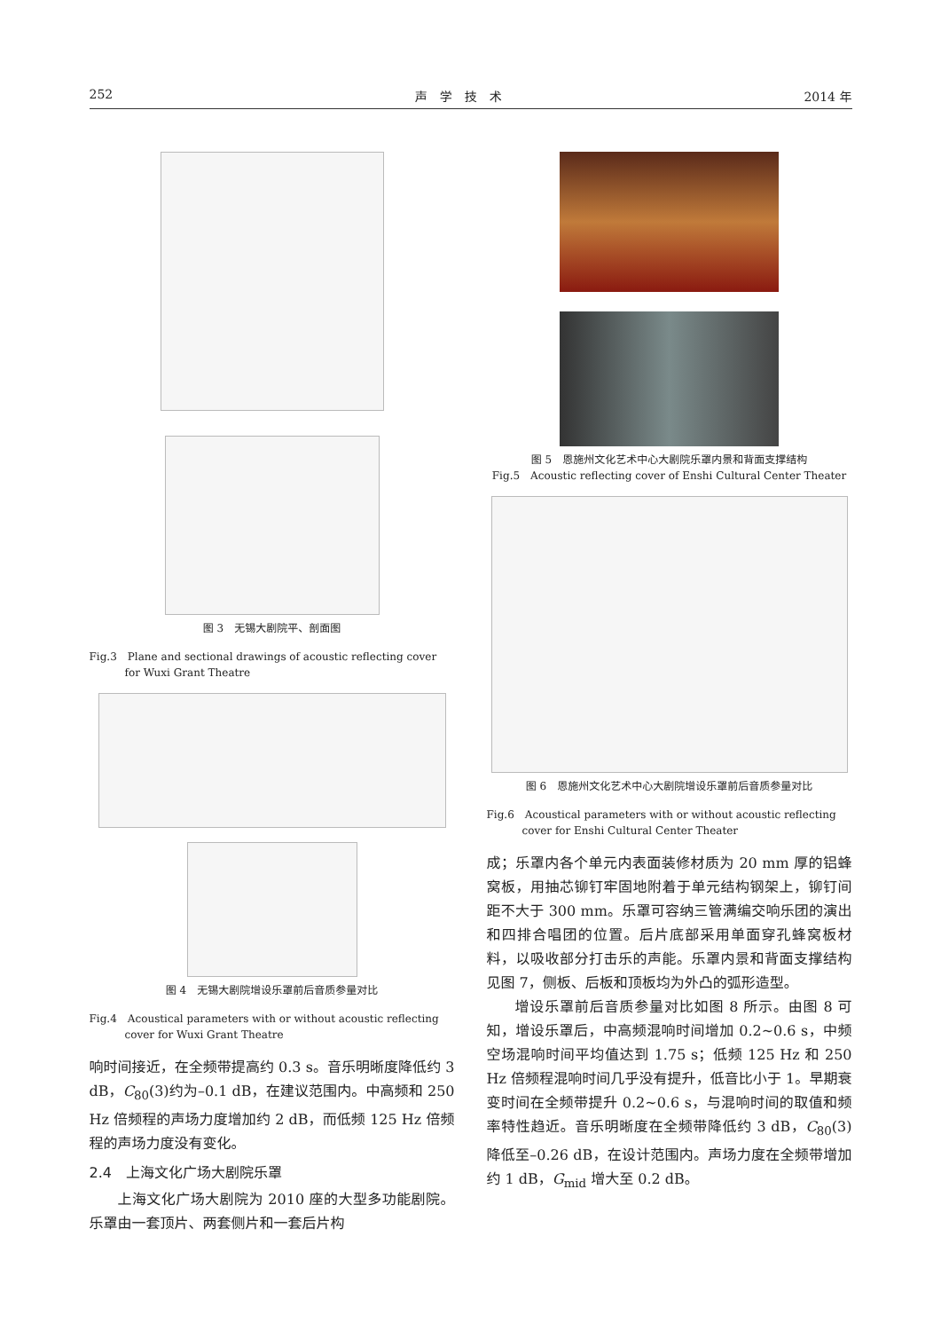252 声　学　技　术 2014 年
图 3　无锡大剧院平、剖面图
Fig.3　Plane and sectional drawings of acoustic reflecting cover for Wuxi Grant Theatre
图 4　无锡大剧院增设乐罩前后音质参量对比
Fig.4　Acoustical parameters with or without acoustic reflecting cover for Wuxi Grant Theatre
响时间接近，在全频带提高约 0.3 s。音乐明晰度降低约 3 dB，C<sub>80</sub>(3)约为–0.1 dB，在建议范围内。中高频和 250 Hz 倍频程的声场力度增加约 2 dB，而低频 125 Hz 倍频程的声场力度没有变化。
2.4　上海文化广场大剧院乐罩
上海文化广场大剧院为 2010 座的大型多功能剧院。乐罩由一套顶片、两套侧片和一套后片构
图 5　恩施州文化艺术中心大剧院乐罩内景和背面支撑结构
Fig.5　Acoustic reflecting cover of Enshi Cultural Center Theater
图 6　恩施州文化艺术中心大剧院增设乐罩前后音质参量对比
Fig.6　Acoustical parameters with or without acoustic reflecting cover for Enshi Cultural Center Theater
成；乐罩内各个单元内表面装修材质为 20 mm 厚的铝蜂窝板，用抽芯铆钉牢固地附着于单元结构钢架上，铆钉间距不大于 300 mm。乐罩可容纳三管满编交响乐团的演出和四排合唱团的位置。后片底部采用单面穿孔蜂窝板材料，以吸收部分打击乐的声能。乐罩内景和背面支撑结构见图 7，侧板、后板和顶板均为外凸的弧形造型。
增设乐罩前后音质参量对比如图 8 所示。由图 8 可知，增设乐罩后，中高频混响时间增加 0.2~0.6 s，中频空场混响时间平均值达到 1.75 s；低频 125 Hz 和 250 Hz 倍频程混响时间几乎没有提升，低音比小于 1。早期衰变时间在全频带提升 0.2~0.6 s，与混响时间的取值和频率特性趋近。音乐明晰度在全频带降低约 3 dB，C<sub>80</sub>(3)降低至–0.26 dB，在设计范围内。声场力度在全频带增加约 1 dB，G<sub>mid</sub> 增大至 0.2 dB。